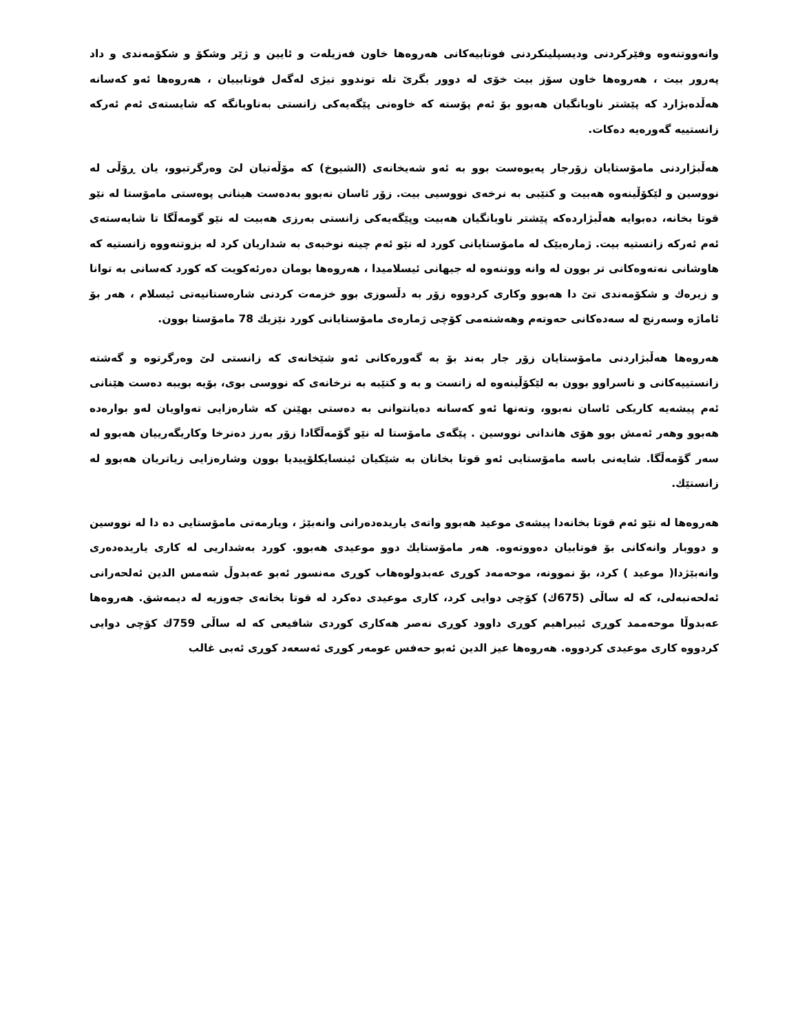وانەووتنەوە وفێرکردنی ودیسپلینکردنی فوتابیەکانی هەروەها خاون فەزیلەت و ئایین و ژێر وشکۆ و شکۆمەندی و داد پەرور بیت ، هەروەها خاون سۆز بیت خۆی لە دوور بگرێ تلە توندوو تیژی لەگەل فوتابییان ، هەروەها ئەو کەسانە هەڵدەبژارد کە پێشتر ناوبانگیان هەبوو بۆ ئەم پۆستە کە خاوەنی پێگەیەکی زانستی بەناوبانگە کە شایستەی ئەم ئەرکە زانستییە گەورەیە دەکات.
هەڵبژاردنی مامۆستایان زۆرجار پەیوەست بوو بە ئەو شەیخانەی (الشیوخ) کە مۆڵەتیان لێ وەرگرتبوو، یان ڕۆڵی لە نووسین و لێکۆڵینەوە هەبیت و کتێبی بە نرخەی نووسیی بیت. زۆر ئاسان نەبوو بەدەست هینانی پوەستی مامۆستا لە نێو قوتا بخانە، دەبوایە هەڵبژاردەکە پێشتر ناوبانگیان هەبیت وپێگەیەکی زانستی بەرزی هەبیت لە نێو گومەڵگا تا شایەستەی ئەم ئەرکە زانستیە بیت. ژمارەیێک لە مامۆستایانی کورد لە نێو ئەم چینە نوخبەی بە شداریان کرد لە بزوتنەووە زانستیە کە هاوشانی نەتەوەکانی تر بوون لە وانە ووتنەوە لە جیهانی ئیسلامیدا ، هەروەها بومان دەرئەکویت کە کورد کەسانی بە توانا و زیرەك و شکۆمەندی تێ دا هەبوو وکاری کردووە زۆر بە دڵسوزی بوو خزمەت کردنی شارەستانیەتی ئیسلام ، هەر بۆ ئاماژە وسەرنج لە سەدەکانی حەوتەم وهەشتەمی کۆچی ژمارەی مامۆستایانی کورد نێزیك 78 مامۆستا بوون.
هەروەها هەڵبژاردنی مامۆستایان زۆر جار بەند بۆ بە گەورەکانی ئەو شێخانەی کە زانستی لێ وەرگرتوە و گەشتە زانستییەکانی و ناسراوو بوون بە لێکۆڵینەوە لە زانست و بە و کتێبە بە نرخانەی کە نووسی بوی، بۆیە بویبە دەست هێنانی ئەم پیشەیە کاریکی ئاسان نەبوو، وتەنها ئەو کەسانە دەیانتوانی بە دەستی بهێنن کە شارەزایی تەواویان لەو بوارەدە هەبوو وهەر ئەمش بوو هۆی هاندانی نووسین . پێگەی مامۆستا لە نێو گۆمەڵگادا زۆر بەرز دەنرخا وکاریگەرییان هەبوو لە سەر گۆمەڵگا. شایەنی باسە مامۆستایی ئەو قوتا بخانان بە شێکیان ئینسایکلۆپیدیا بوون وشارەزایی زیاتریان هەبوو لە زانستێك.
هەروەها لە نێو ئەم قوتا بخانەدا پیشەی موعید هەبوو واتەی یاریدەدەرانی وانەبێژ ، ویارمەتی مامۆستایی دە دا لە نووسین و دووبار وانەکانی بۆ فوتابیان دەووتەوە. هەر مامۆستایك دوو موعیدی هەبوو. کورد بەشداریی لە کاری یاریدەدەری وانەبێژدا( موعید ) کرد، بۆ نموونە، موحەمەد کوڕی عەبدولوەهاب کوڕی مەنسور ئەبو عەبدوڵ شەمس الدین ئەلحەرانی ئەلحەنبەلی، کە لە ساڵی (675ك) کۆچی دوایی کرد، کاری موعیدی دەکرد لە قوتا بخانەی جەوزیە لە دیمەشق. هەروەها عەبدوڵا موحەممد کوڕی ئیبراهیم کوڕی داوود کوڕی نەصر هەکاری کوردی شافیعی کە لە ساڵی 759ك کۆچی دوایی کردووە کاری موعیدی کردووە. هەروەها عیز الدین ئەبو حەفس عومەر کوڕی ئەسعەد کوڕی ئەبی غالب